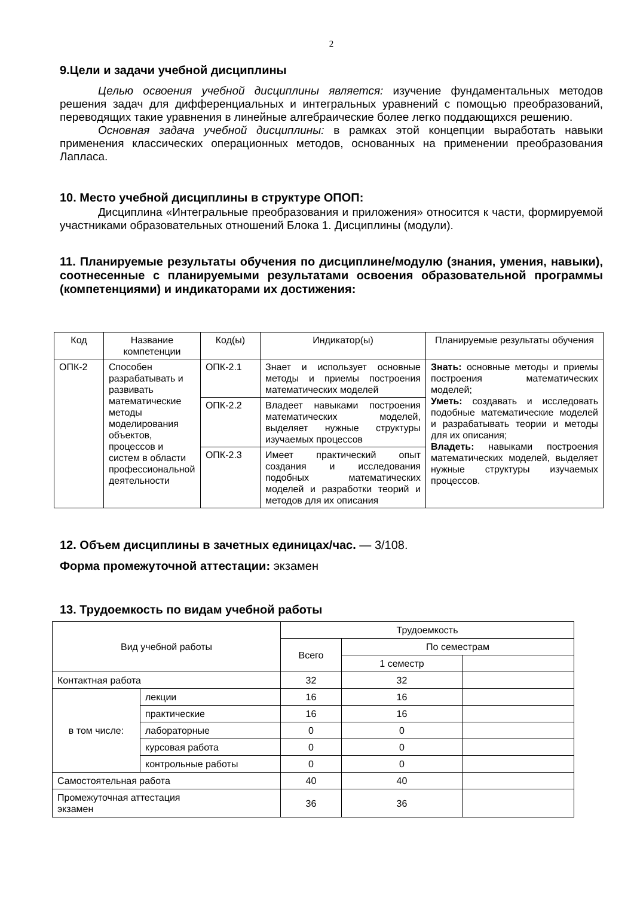2
9.Цели и задачи учебной дисциплины
Целью освоения учебной дисциплины является: изучение фундаментальных методов решения задач для дифференциальных и интегральных уравнений с помощью преобразований, переводящих такие уравнения в линейные алгебраические более легко поддающихся решению.
Основная задача учебной дисциплины: в рамках этой концепции выработать навыки применения классических операционных методов, основанных на применении преобразования Лапласа.
10. Место учебной дисциплины в структуре ОПОП:
Дисциплина «Интегральные преобразования и приложения» относится к части, формируемой участниками образовательных отношений Блока 1. Дисциплины (модули).
11. Планируемые результаты обучения по дисциплине/модулю (знания, умения, навыки), соотнесенные с планируемыми результатами освоения образовательной программы (компетенциями) и индикаторами их достижения:
| Код | Название компетенции | Код(ы) | Индикатор(ы) | Планируемые результаты обучения |
| --- | --- | --- | --- | --- |
| ОПК-2 | Способен разрабатывать и развивать математические методы моделирования объектов, процессов и систем в области профессиональной деятельности | ОПК-2.1 | Знает и использует основные методы и приемы построения математических моделей | Знать: основные методы и приемы построения математических моделей; Уметь: создавать и исследовать подобные математические моделей и разрабатывать теории и методы для их описания; Владеть: навыками построения математических моделей, выделяет нужные структуры изучаемых процессов. |
| | | ОПК-2.2 | Владеет навыками построения математических моделей, выделяет нужные структуры изучаемых процессов | |
| | | ОПК-2.3 | Имеет практический опыт создания и исследования подобных математических моделей и разработки теорий и методов для их описания | |
12. Объем дисциплины в зачетных единицах/час. — 3/108.
Форма промежуточной аттестации: экзамен
13. Трудоемкость по видам учебной работы
| Вид учебной работы | | Трудоемкость | | |
| --- | --- | --- | --- | --- |
| | | Всего | По семестрам | |
| | | | 1 семестр | |
| Контактная работа | | 32 | 32 | |
| в том числе: | лекции | 16 | 16 | |
| | практические | 16 | 16 | |
| | лабораторные | 0 | 0 | |
| | курсовая работа | 0 | 0 | |
| | контрольные работы | 0 | 0 | |
| Самостоятельная работа | | 40 | 40 | |
| Промежуточная аттестация экзамен | | 36 | 36 | |